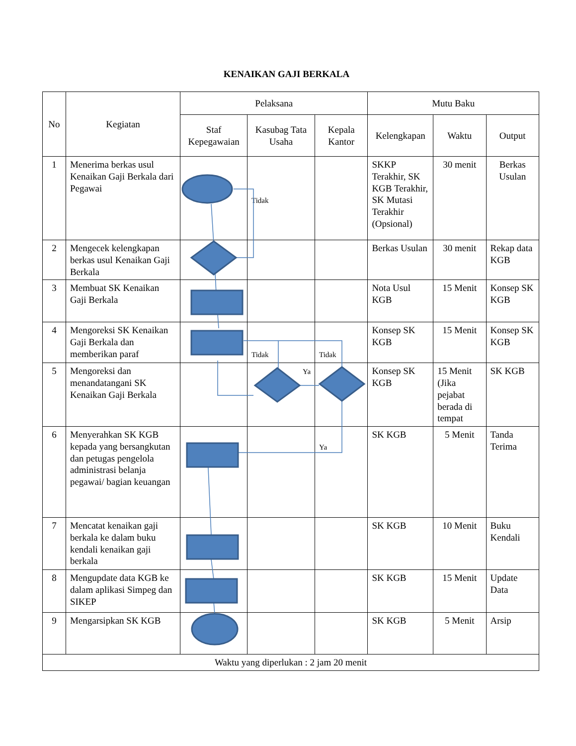KENAIKAN GAJI BERKALA
| No | Kegiatan | Pelaksana | | | Mutu Baku | | |
| --- | --- | --- | --- | --- | --- | --- | --- |
| | | Staf Kepegawaian | Kasubag Tata Usaha | Kepala Kantor | Kelengkapan | Waktu | Output |
| 1 | Menerima berkas usul Kenaikan Gaji Berkala dari Pegawai | | Tidak | | SKKP Terakhir, SK KGB Terakhir, SK Mutasi Terakhir (Opsional) | 30 menit | Berkas Usulan |
| 2 | Mengecek kelengkapan berkas usul Kenaikan Gaji Berkala | | | | Berkas Usulan | 30 menit | Rekap data KGB |
| 3 | Membuat SK Kenaikan Gaji Berkala | | | | Nota Usul KGB | 15 Menit | Konsep SK KGB |
| 4 | Mengoreksi SK Kenaikan Gaji Berkala dan memberikan paraf | | Tidak | Tidak | Konsep SK KGB | 15 Menit | Konsep SK KGB |
| 5 | Mengoreksi dan menandatangani SK Kenaikan Gaji Berkala | | Ya | | Konsep SK KGB | 15 Menit (Jika pejabat berada di tempat | SK KGB |
| 6 | Menyerahkan SK KGB kepada yang bersangkutan dan petugas pengelola administrasi belanja pegawai/ bagian keuangan | | | Ya | SK KGB | 5 Menit | Tanda Terima |
| 7 | Mencatat kenaikan gaji berkala ke dalam buku kendali kenaikan gaji berkala | | | | SK KGB | 10 Menit | Buku Kendali |
| 8 | Mengupdate data KGB ke dalam aplikasi Simpeg dan SIKEP | | | | SK KGB | 15 Menit | Update Data |
| 9 | Mengarsipkan SK KGB | | | | SK KGB | 5 Menit | Arsip |
| Waktu yang diperlukan : 2 jam 20 menit | | | | | | | |